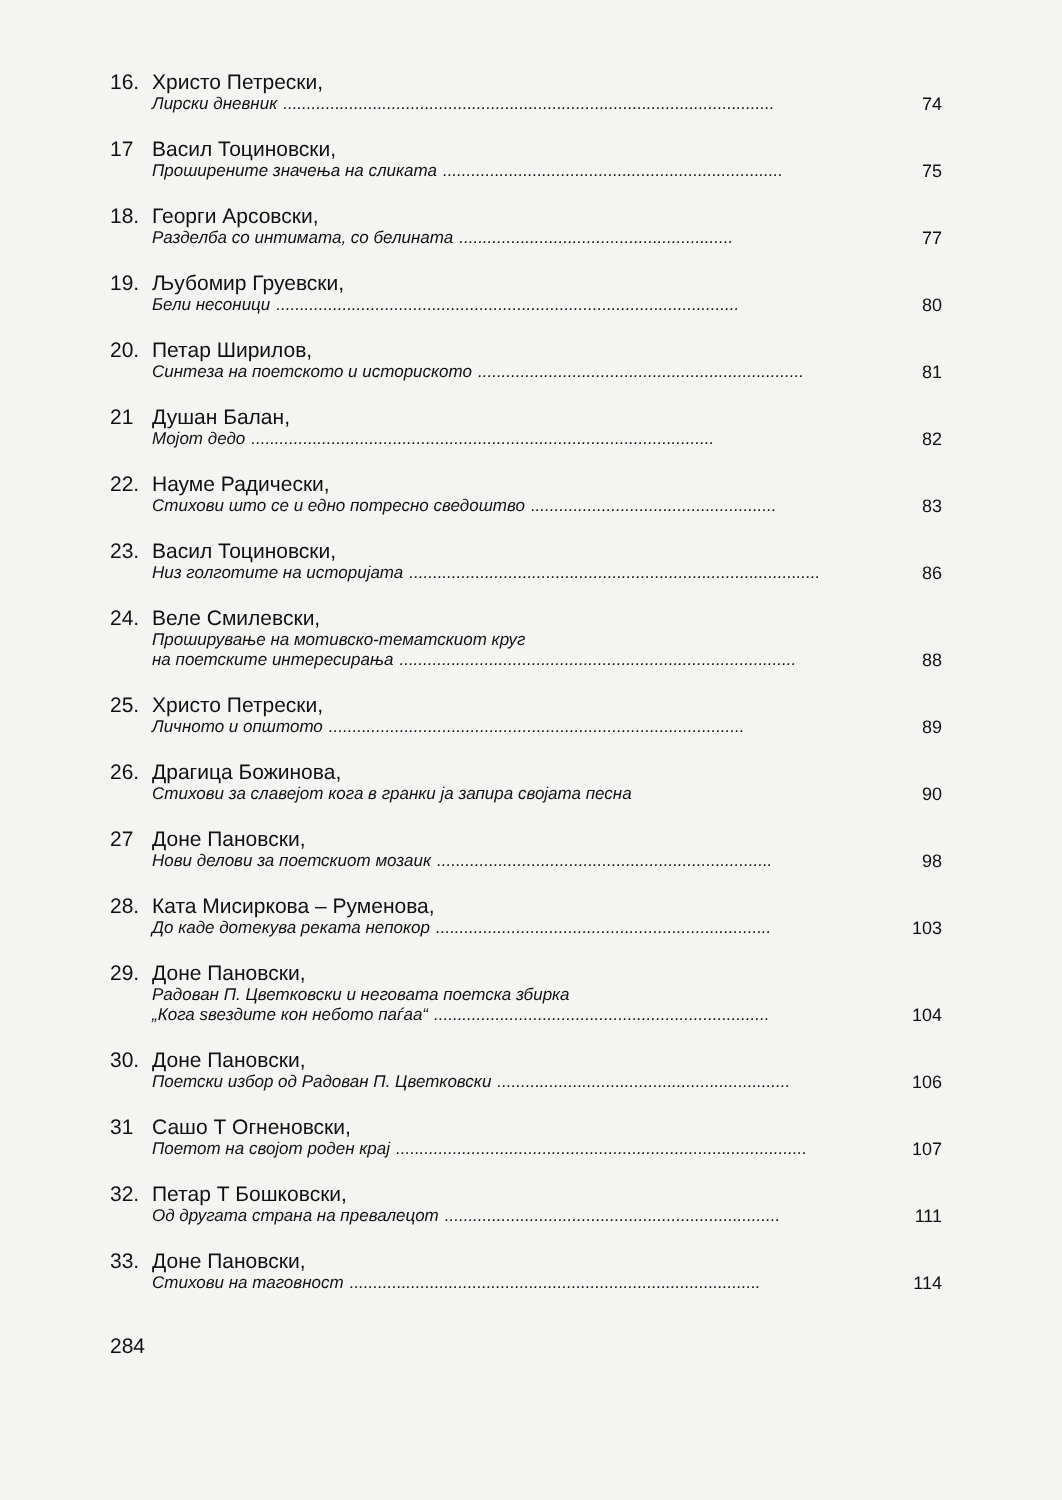16. Христо Петрески,
Лирски дневник........................................................................................................ 74
17 Васил Тоциновски,
Проширените значења на сликата........................................................................ 75
18. Георги Арсовски,
Разделба со интимата, со белината.......................................................... 77
19. Љубомир Груевски,
Бели несоници.................................................................................................. 80
20. Петар Ширилов,
Синтеза на поетското и историското..................................................................... 81
21 Душан Балан,
Мојот дедо.................................................................................................. 82
22. Науме Радически,
Стихови што се и едно потресно сведоштво.................................................... 83
23. Васил Тоциновски,
Низ голготите на историјата....................................................................................... 86
24. Веле Смилевски,
Проширување на мотивско-тематскиот круг
на поетските интересирања.................................................................................... 88
25. Христо Петрески,
Личното и општото........................................................................................ 89
26. Драгица Божинова,
Стихови за славејот кога в гранки ја запира својата песна 90
27 Доне Пановски,
Нови делови за поетскиот мозаик....................................................................... 98
28. Ката Мисиркова – Руменова,
До каде дотекува реката непокор....................................................................... 103
29. Доне Пановски,
Радован П. Цветковски и неговата поетска збирка
„Кога ѕвездите кон небото паѓаа“....................................................................... 104
30. Доне Пановски,
Поетски избор од Радован П. Цветковски.............................................................. 106
31 Сашо Т Огненовски,
Поетот на својот роден крај....................................................................................... 107
32. Петар Т Бошковски,
Од другата страна на превалецот....................................................................... 111
33. Доне Пановски,
Стихови на таговност....................................................................................... 114
284